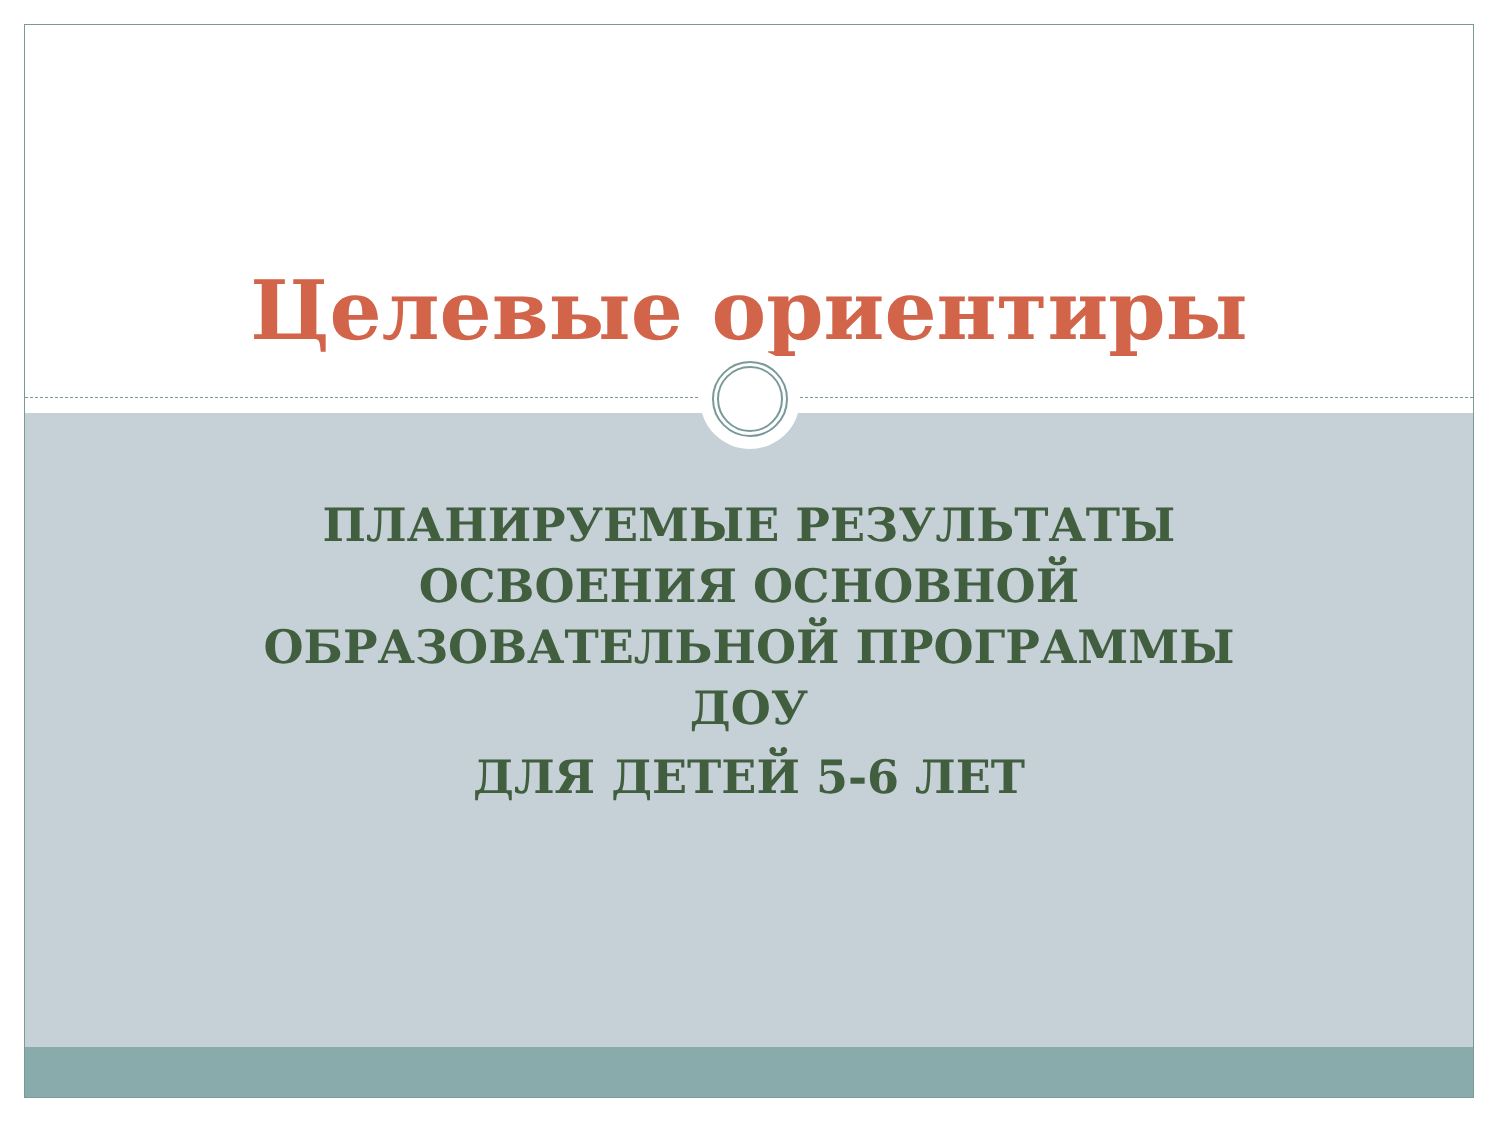Целевые ориентиры
ПЛАНИРУЕМЫЕ РЕЗУЛЬТАТЫ
ОСВОЕНИЯ ОСНОВНОЙ
ОБРАЗОВАТЕЛЬНОЙ ПРОГРАММЫ
ДОУ
ДЛЯ ДЕТЕЙ 5-6 ЛЕТ